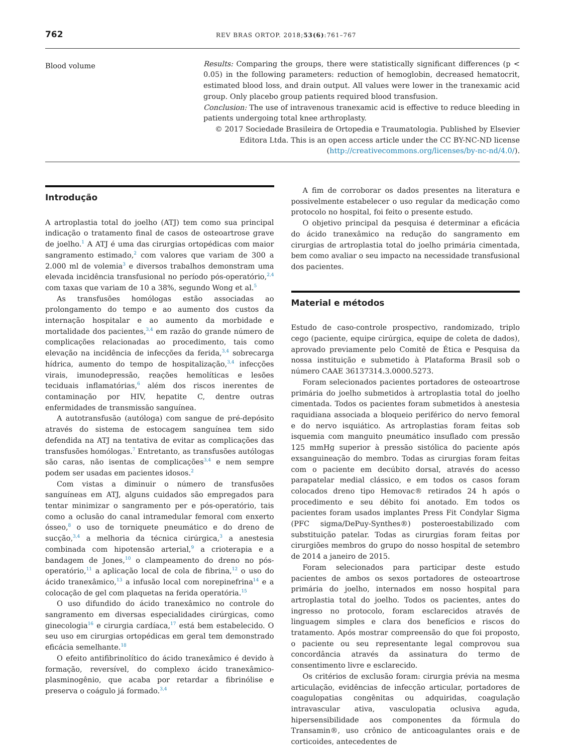762 REV BRAS ORTOP. 2018;53(6):761–767
Blood volume
Results: Comparing the groups, there were statistically significant differences (p < 0.05) in the following parameters: reduction of hemoglobin, decreased hematocrit, estimated blood loss, and drain output. All values were lower in the tranexamic acid group. Only placebo group patients required blood transfusion.
Conclusion: The use of intravenous tranexamic acid is effective to reduce bleeding in patients undergoing total knee arthroplasty.
© 2017 Sociedade Brasileira de Ortopedia e Traumatologia. Published by Elsevier Editora Ltda. This is an open access article under the CC BY-NC-ND license (http://creativecommons.org/licenses/by-nc-nd/4.0/).
Introdução
A artroplastia total do joelho (ATJ) tem como sua principal indicação o tratamento final de casos de osteoartrose grave de joelho.<sup>1</sup> A ATJ é uma das cirurgias ortopédicas com maior sangramento estimado,<sup>2</sup> com valores que variam de 300 a 2.000 ml de volemia<sup>3</sup> e diversos trabalhos demonstram uma elevada incidência transfusional no período pós-operatório,<sup>2,4</sup> com taxas que variam de 10 a 38%, segundo Wong et al.<sup>5</sup>
As transfusões homólogas estão associadas ao prolongamento do tempo e ao aumento dos custos da internação hospitalar e ao aumento da morbidade e mortalidade dos pacientes,<sup>3,4</sup> em razão do grande número de complicações relacionadas ao procedimento, tais como elevação na incidência de infecções da ferida,<sup>3,4</sup> sobrecarga hídrica, aumento do tempo de hospitalização,<sup>3,4</sup> infecções virais, imunodepressão, reações hemolíticas e lesões teciduais inflamatórias,<sup>6</sup> além dos riscos inerentes de contaminação por HIV, hepatite C, dentre outras enfermidades de transmissão sanguínea.
A autotransfusão (autóloga) com sangue de pré-depósito através do sistema de estocagem sanguínea tem sido defendida na ATJ na tentativa de evitar as complicações das transfusões homólogas.<sup>7</sup> Entretanto, as transfusões autólogas são caras, não isentas de complicações<sup>3,4</sup> e nem sempre podem ser usadas em pacientes idosos.<sup>2</sup>
Com vistas a diminuir o número de transfusões sanguíneas em ATJ, alguns cuidados são empregados para tentar minimizar o sangramento per e pós-operatório, tais como a oclusão do canal intramedular femoral com enxerto ósseo,<sup>8</sup> o uso de torniquete pneumático e do dreno de sucção,<sup>3,4</sup> a melhoria da técnica cirúrgica,<sup>3</sup> a anestesia combinada com hipotensão arterial,<sup>9</sup> a crioterapia e a bandagem de Jones,<sup>10</sup> o clampeamento do dreno no pós-operatório,<sup>11</sup> a aplicação local de cola de fibrina,<sup>12</sup> o uso do ácido tranexâmico,<sup>13</sup> a infusão local com norepinefrina<sup>14</sup> e a colocação de gel com plaquetas na ferida operatória.<sup>15</sup>
O uso difundido do ácido tranexâmico no controle do sangramento em diversas especialidades cirúrgicas, como ginecologia<sup>16</sup> e cirurgia cardíaca,<sup>17</sup> está bem estabelecido. O seu uso em cirurgias ortopédicas em geral tem demonstrado eficácia semelhante.<sup>18</sup>
O efeito antifibrinolítico do ácido tranexâmico é devido à formação, reversível, do complexo ácido tranexâmico-plasminogênio, que acaba por retardar a fibrinólise e preserva o coágulo já formado.<sup>3,4</sup>
A fim de corroborar os dados presentes na literatura e possivelmente estabelecer o uso regular da medicação como protocolo no hospital, foi feito o presente estudo.
O objetivo principal da pesquisa é determinar a eficácia do ácido tranexâmico na redução do sangramento em cirurgias de artroplastia total do joelho primária cimentada, bem como avaliar o seu impacto na necessidade transfusional dos pacientes.
Material e métodos
Estudo de caso-controle prospectivo, randomizado, triplo cego (paciente, equipe cirúrgica, equipe de coleta de dados), aprovado previamente pelo Comitê de Ética e Pesquisa da nossa instituição e submetido à Plataforma Brasil sob o número CAAE 36137314.3.0000.5273.
Foram selecionados pacientes portadores de osteoartrose primária do joelho submetidos à artroplastia total do joelho cimentada. Todos os pacientes foram submetidos à anestesia raquidiana associada a bloqueio periférico do nervo femoral e do nervo isquiático. As artroplastias foram feitas sob isquemia com manguito pneumático insuflado com pressão 125 mmHg superior à pressão sistólica do paciente após exsanguineação do membro. Todas as cirurgias foram feitas com o paciente em decúbito dorsal, através do acesso parapatelar medial clássico, e em todos os casos foram colocados dreno tipo Hemovac® retirados 24 h após o procedimento e seu débito foi anotado. Em todos os pacientes foram usados implantes Press Fit Condylar Sigma (PFC sigma/DePuy-Synthes®) posteroestabilizado com substituição patelar. Todas as cirurgias foram feitas por cirurgiões membros do grupo do nosso hospital de setembro de 2014 a janeiro de 2015.
Foram selecionados para participar deste estudo pacientes de ambos os sexos portadores de osteoartrose primária do joelho, internados em nosso hospital para artroplastia total do joelho. Todos os pacientes, antes do ingresso no protocolo, foram esclarecidos através de linguagem simples e clara dos benefícios e riscos do tratamento. Após mostrar compreensão do que foi proposto, o paciente ou seu representante legal comprovou sua concordância através da assinatura do termo de consentimento livre e esclarecido.
Os critérios de exclusão foram: cirurgia prévia na mesma articulação, evidências de infecção articular, portadores de coagulopatias congênitas ou adquiridas, coagulação intravascular ativa, vasculopatia oclusiva aguda, hipersensibilidade aos componentes da fórmula do Transamin®, uso crônico de anticoagulantes orais e de corticoides, antecedentes de